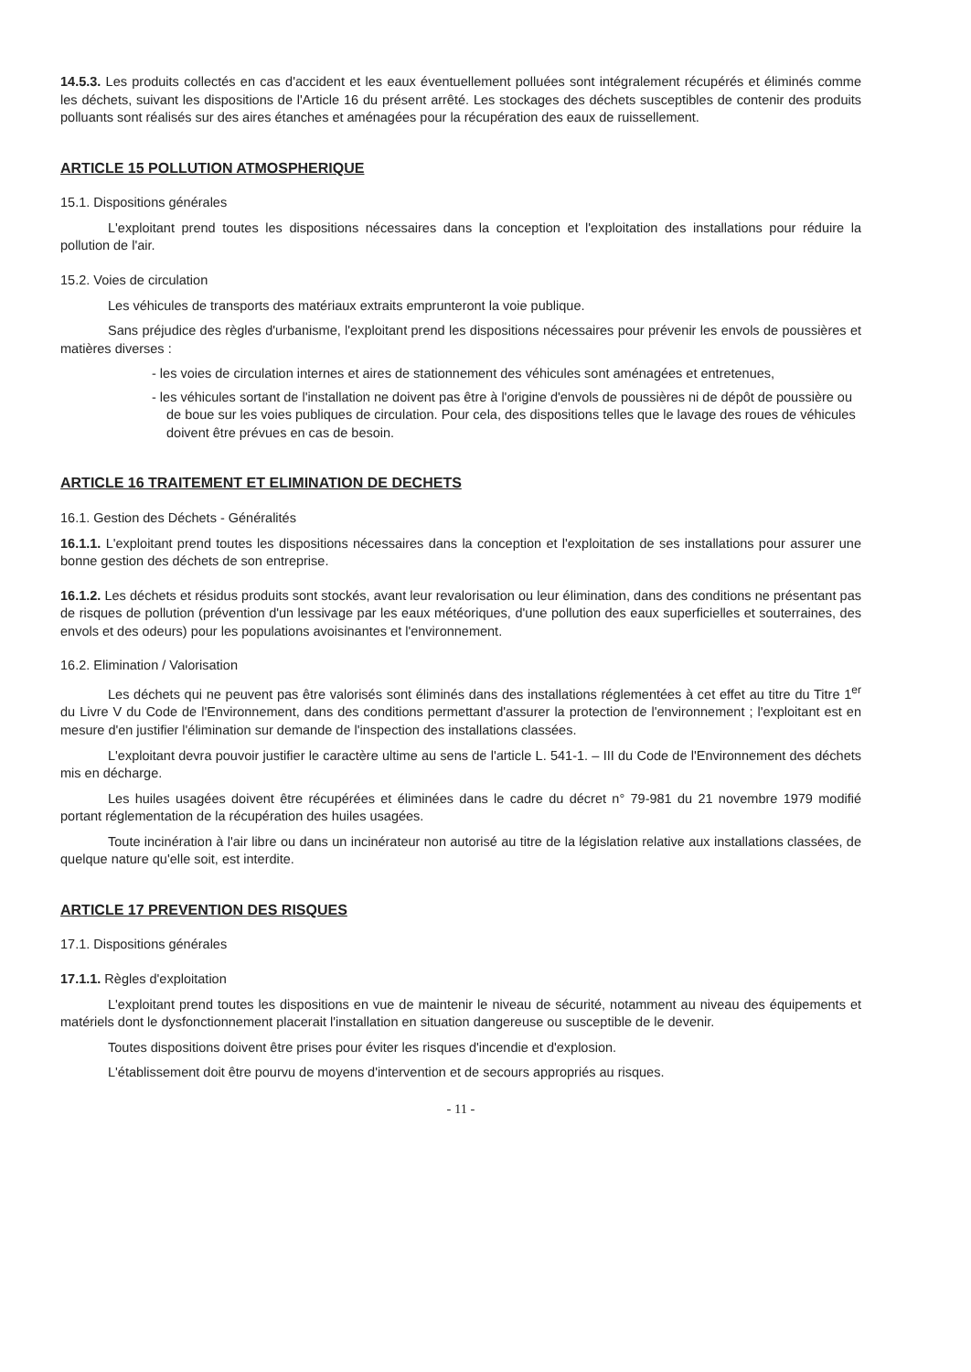14.5.3. Les produits collectés en cas d'accident et les eaux éventuellement polluées sont intégralement récupérés et éliminés comme les déchets, suivant les dispositions de l'Article 16 du présent arrêté. Les stockages des déchets susceptibles de contenir des produits polluants sont réalisés sur des aires étanches et aménagées pour la récupération des eaux de ruissellement.
ARTICLE 15 POLLUTION ATMOSPHERIQUE
15.1. Dispositions générales
L'exploitant prend toutes les dispositions nécessaires dans la conception et l'exploitation des installations pour réduire la pollution de l'air.
15.2. Voies de circulation
Les véhicules de transports des matériaux extraits emprunteront la voie publique.
Sans préjudice des règles d'urbanisme, l'exploitant prend les dispositions nécessaires pour prévenir les envols de poussières et matières diverses :
- les voies de circulation internes et aires de stationnement des véhicules sont aménagées et entretenues,
- les véhicules sortant de l'installation ne doivent pas être à l'origine d'envols de poussières ni de dépôt de poussière ou de boue sur les voies publiques de circulation. Pour cela, des dispositions telles que le lavage des roues de véhicules doivent être prévues en cas de besoin.
ARTICLE 16 TRAITEMENT ET ELIMINATION DE DECHETS
16.1. Gestion des Déchets - Généralités
16.1.1. L'exploitant prend toutes les dispositions nécessaires dans la conception et l'exploitation de ses installations pour assurer une bonne gestion des déchets de son entreprise.
16.1.2. Les déchets et résidus produits sont stockés, avant leur revalorisation ou leur élimination, dans des conditions ne présentant pas de risques de pollution (prévention d'un lessivage par les eaux météoriques, d'une pollution des eaux superficielles et souterraines, des envols et des odeurs) pour les populations avoisinantes et l'environnement.
16.2. Elimination / Valorisation
Les déchets qui ne peuvent pas être valorisés sont éliminés dans des installations réglementées à cet effet au titre du Titre 1<sup>er</sup> du Livre V du Code de l'Environnement, dans des conditions permettant d'assurer la protection de l'environnement ; l'exploitant est en mesure d'en justifier l'élimination sur demande de l'inspection des installations classées.
L'exploitant devra pouvoir justifier le caractère ultime au sens de l'article L. 541-1. – III du Code de l'Environnement des déchets mis en décharge.
Les huiles usagées doivent être récupérées et éliminées dans le cadre du décret n° 79-981 du 21 novembre 1979 modifié portant réglementation de la récupération des huiles usagées.
Toute incinération à l'air libre ou dans un incinérateur non autorisé au titre de la législation relative aux installations classées, de quelque nature qu'elle soit, est interdite.
ARTICLE 17 PREVENTION DES RISQUES
17.1. Dispositions générales
17.1.1. Règles d'exploitation
L'exploitant prend toutes les dispositions en vue de maintenir le niveau de sécurité, notamment au niveau des équipements et matériels dont le dysfonctionnement placerait l'installation en situation dangereuse ou susceptible de le devenir.
Toutes dispositions doivent être prises pour éviter les risques d'incendie et d'explosion.
L'établissement doit être pourvu de moyens d'intervention et de secours appropriés au risques.
- 11 -